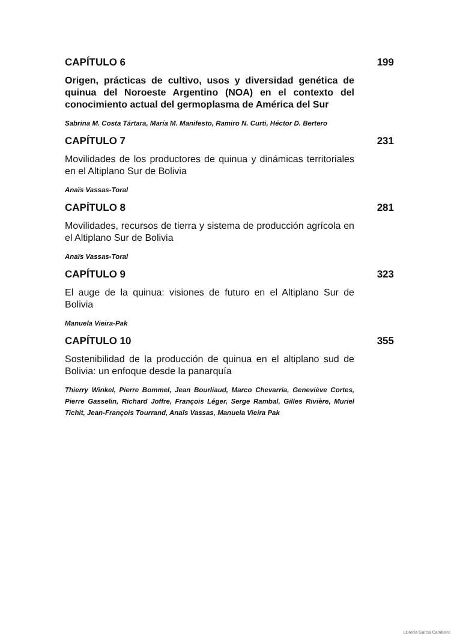CAPÍTULO 6 199
Origen, prácticas de cultivo, usos y diversidad genética de quinua del Noroeste Argentino (NOA) en el contexto del conocimiento actual del germoplasma de América del Sur
Sabrina M. Costa Tártara, María M. Manifesto, Ramiro N. Curti, Héctor D. Bertero
CAPÍTULO 7 231
Movilidades de los productores de quinua y dinámicas territoriales en el Altiplano Sur de Bolivia
Anaïs Vassas-Toral
CAPÍTULO 8 281
Movilidades, recursos de tierra y sistema de producción agrícola en el Altiplano Sur de Bolivia
Anaïs Vassas-Toral
CAPÍTULO 9 323
El auge de la quinua: visiones de futuro en el Altiplano Sur de Bolivia
Manuela Vieira-Pak
CAPÍTULO 10 355
Sostenibilidad de la producción de quinua en el altiplano sud de Bolivia: un enfoque desde la panarquía
Thierry Winkel, Pierre Bommel, Jean Bourliaud, Marco Chevarria, Geneviève Cortes, Pierre Gasselin, Richard Joffre, François Léger, Serge Rambal, Gilles Rivière, Muriel Tichit, Jean-François Tourrand, Anaïs Vassas, Manuela Vieira Pak
Librería Garcia Cambeiro